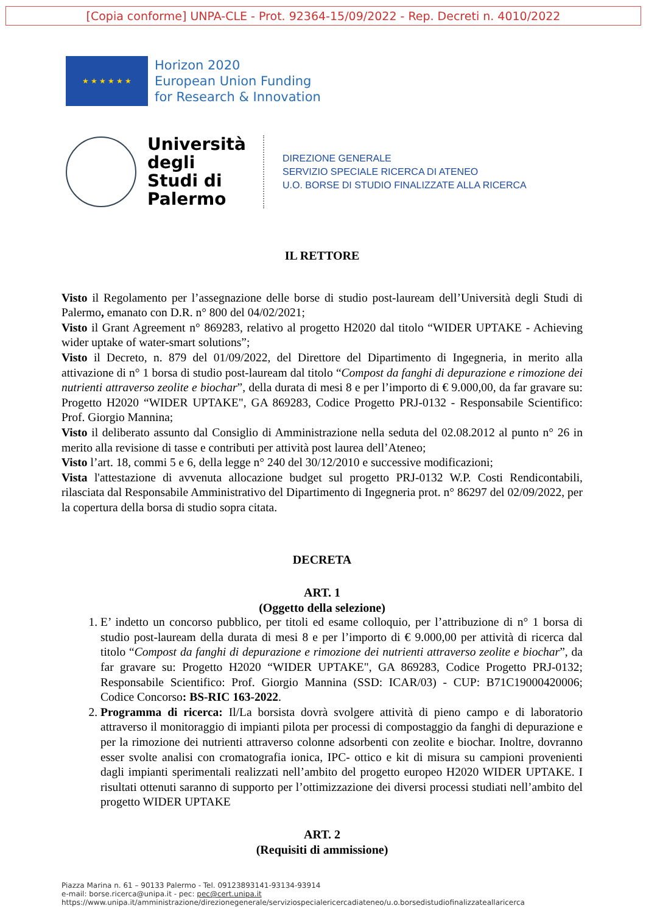[Copia conforme] UNPA-CLE - Prot. 92364-15/09/2022 - Rep. Decreti n. 4010/2022
★ ★ ★ ★ ★ ★
Horizon 2020
European Union Funding
for Research & Innovation
Università degli Studi di Palermo
DIREZIONE GENERALE
SERVIZIO SPECIALE RICERCA DI ATENEO
U.O. BORSE DI STUDIO FINALIZZATE ALLA RICERCA
IL RETTORE
Visto il Regolamento per l’assegnazione delle borse di studio post-lauream dell’Università degli Studi di Palermo, emanato con D.R. n° 800 del 04/02/2021;
Visto il Grant Agreement n° 869283, relativo al progetto H2020 dal titolo “WIDER UPTAKE - Achieving wider uptake of water-smart solutions”;
Visto il Decreto, n. 879 del 01/09/2022, del Direttore del Dipartimento di Ingegneria, in merito alla attivazione di n° 1 borsa di studio post-lauream dal titolo “Compost da fanghi di depurazione e rimozione dei nutrienti attraverso zeolite e biochar”, della durata di mesi 8 e per l’importo di € 9.000,00, da far gravare su: Progetto H2020 “WIDER UPTAKE", GA 869283, Codice Progetto PRJ-0132 - Responsabile Scientifico: Prof. Giorgio Mannina;
Visto il deliberato assunto dal Consiglio di Amministrazione nella seduta del 02.08.2012 al punto n° 26 in merito alla revisione di tasse e contributi per attività post laurea dell’Ateneo;
Visto l’art. 18, commi 5 e 6, della legge n° 240 del 30/12/2010 e successive modificazioni;
Vista l'attestazione di avvenuta allocazione budget sul progetto PRJ-0132 W.P. Costi Rendicontabili, rilasciata dal Responsabile Amministrativo del Dipartimento di Ingegneria prot. n° 86297 del 02/09/2022, per la copertura della borsa di studio sopra citata.
DECRETA
ART. 1
(Oggetto della selezione)
1. E’ indetto un concorso pubblico, per titoli ed esame colloquio, per l’attribuzione di n° 1 borsa di studio post-lauream della durata di mesi 8 e per l’importo di € 9.000,00 per attività di ricerca dal titolo “Compost da fanghi di depurazione e rimozione dei nutrienti attraverso zeolite e biochar”, da far gravare su: Progetto H2020 “WIDER UPTAKE", GA 869283, Codice Progetto PRJ-0132; Responsabile Scientifico: Prof. Giorgio Mannina (SSD: ICAR/03) - CUP: B71C19000420006; Codice Concorso: BS-RIC 163-2022.
2. Programma di ricerca: Il/La borsista dovrà svolgere attività di pieno campo e di laboratorio attraverso il monitoraggio di impianti pilota per processi di compostaggio da fanghi di depurazione e per la rimozione dei nutrienti attraverso colonne adsorbenti con zeolite e biochar. Inoltre, dovranno esser svolte analisi con cromatografia ionica, IPC- ottico e kit di misura su campioni provenienti dagli impianti sperimentali realizzati nell’ambito del progetto europeo H2020 WIDER UPTAKE. I risultati ottenuti saranno di supporto per l’ottimizzazione dei diversi processi studiati nell’ambito del progetto WIDER UPTAKE
ART. 2
(Requisiti di ammissione)
Piazza Marina n. 61 – 90133 Palermo - Tel. 09123893141-93134-93914
e-mail: borse.ricerca@unipa.it - pec: pec@cert.unipa.it
https://www.unipa.it/amministrazione/direzionegenerale/serviziospecialericercadiateneo/u.o.borsedistudiofinalizzateallaricerca